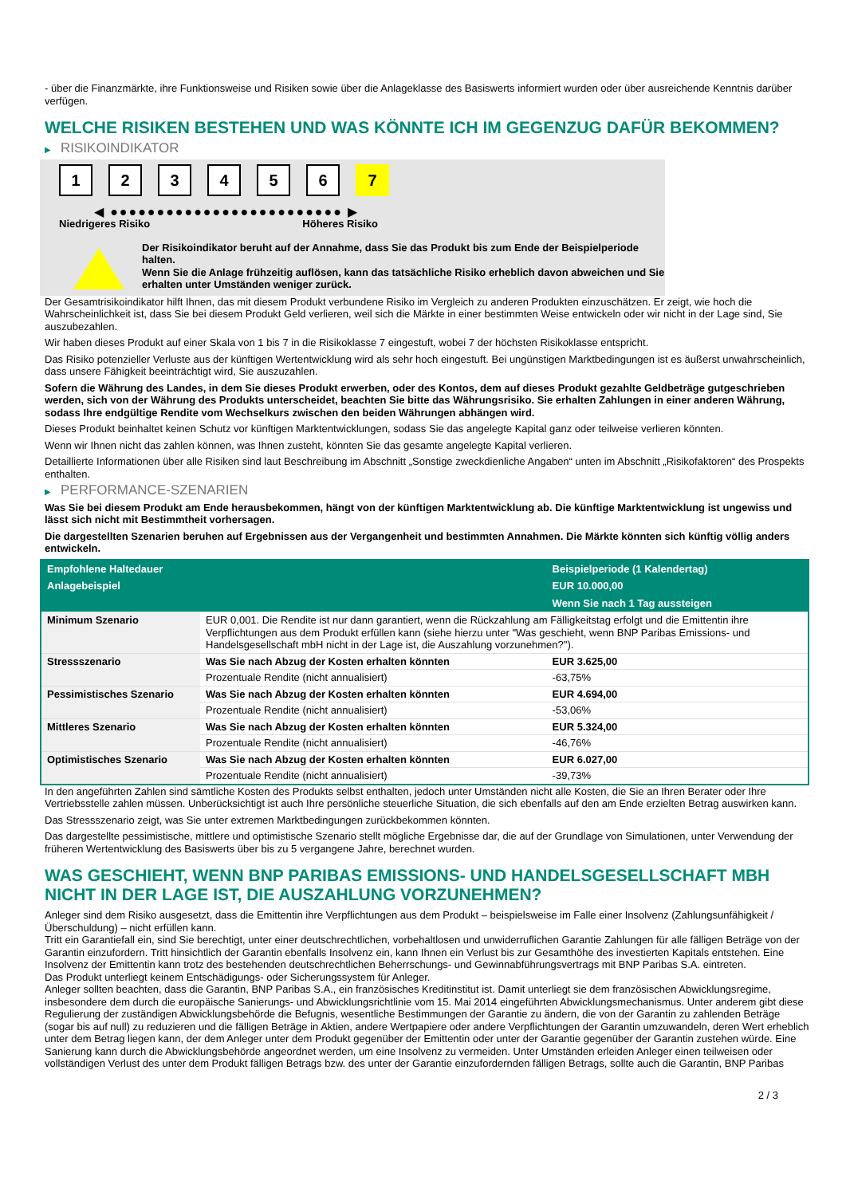- über die Finanzmärkte, ihre Funktionsweise und Risiken sowie über die Anlageklasse des Basiswerts informiert wurden oder über ausreichende Kenntnis darüber verfügen.
WELCHE RISIKEN BESTEHEN UND WAS KÖNNTE ICH IM GEGENZUG DAFÜR BEKOMMEN?
▶ RISIKOINDIKATOR
1 2 3 4 5 6 7
◀ ●●●●●●●●●●●●●●●●●●●●●●●●● ▶
Niedrigeres Risiko Höheres Risiko
Der Risikoindikator beruht auf der Annahme, dass Sie das Produkt bis zum Ende der Beispielperiode halten.
Wenn Sie die Anlage frühzeitig auflösen, kann das tatsächliche Risiko erheblich davon abweichen und Sie erhalten unter Umständen weniger zurück.
Der Gesamtrisikoindikator hilft Ihnen, das mit diesem Produkt verbundene Risiko im Vergleich zu anderen Produkten einzuschätzen. Er zeigt, wie hoch die Wahrscheinlichkeit ist, dass Sie bei diesem Produkt Geld verlieren, weil sich die Märkte in einer bestimmten Weise entwickeln oder wir nicht in der Lage sind, Sie auszubezahlen.
Wir haben dieses Produkt auf einer Skala von 1 bis 7 in die Risikoklasse 7 eingestuft, wobei 7 der höchsten Risikoklasse entspricht.
Das Risiko potenzieller Verluste aus der künftigen Wertentwicklung wird als sehr hoch eingestuft. Bei ungünstigen Marktbedingungen ist es äußerst unwahrscheinlich, dass unsere Fähigkeit beeinträchtigt wird, Sie auszuzahlen.
Sofern die Währung des Landes, in dem Sie dieses Produkt erwerben, oder des Kontos, dem auf dieses Produkt gezahlte Geldbeträge gutgeschrieben werden, sich von der Währung des Produkts unterscheidet, beachten Sie bitte das Währungsrisiko. Sie erhalten Zahlungen in einer anderen Währung, sodass Ihre endgültige Rendite vom Wechselkurs zwischen den beiden Währungen abhängen wird.
Dieses Produkt beinhaltet keinen Schutz vor künftigen Marktentwicklungen, sodass Sie das angelegte Kapital ganz oder teilweise verlieren könnten.
Wenn wir Ihnen nicht das zahlen können, was Ihnen zusteht, könnten Sie das gesamte angelegte Kapital verlieren.
Detaillierte Informationen über alle Risiken sind laut Beschreibung im Abschnitt „Sonstige zweckdienliche Angaben“ unten im Abschnitt „Risikofaktoren“ des Prospekts enthalten.
▶ PERFORMANCE-SZENARIEN
Was Sie bei diesem Produkt am Ende herausbekommen, hängt von der künftigen Marktentwicklung ab. Die künftige Marktentwicklung ist ungewiss und lässt sich nicht mit Bestimmtheit vorhersagen.
Die dargestellten Szenarien beruhen auf Ergebnissen aus der Vergangenheit und bestimmten Annahmen. Die Märkte könnten sich künftig völlig anders entwickeln.
| Empfohlene Haltedauer | | Beispielperiode (1 Kalendertag) |
| --- | --- | --- |
| Anlagebeispiel | | EUR 10.000,00 |
| | | Wenn Sie nach 1 Tag aussteigen |
| Minimum Szenario | EUR 0,001. Die Rendite ist nur dann garantiert, wenn die Rückzahlung am Fälligkeitstag erfolgt und die Emittentin ihre Verpflichtungen aus dem Produkt erfüllen kann (siehe hierzu unter "Was geschieht, wenn BNP Paribas Emissions- und Handelsgesellschaft mbH nicht in der Lage ist, die Auszahlung vorzunehmen?"). | |
| Stressszenario | Was Sie nach Abzug der Kosten erhalten könnten | EUR 3.625,00 |
| | Prozentuale Rendite (nicht annualisiert) | -63,75% |
| Pessimistisches Szenario | Was Sie nach Abzug der Kosten erhalten könnten | EUR 4.694,00 |
| | Prozentuale Rendite (nicht annualisiert) | -53,06% |
| Mittleres Szenario | Was Sie nach Abzug der Kosten erhalten könnten | EUR 5.324,00 |
| | Prozentuale Rendite (nicht annualisiert) | -46,76% |
| Optimistisches Szenario | Was Sie nach Abzug der Kosten erhalten könnten | EUR 6.027,00 |
| | Prozentuale Rendite (nicht annualisiert) | -39,73% |
In den angeführten Zahlen sind sämtliche Kosten des Produkts selbst enthalten, jedoch unter Umständen nicht alle Kosten, die Sie an Ihren Berater oder Ihre Vertriebsstelle zahlen müssen. Unberücksichtigt ist auch Ihre persönliche steuerliche Situation, die sich ebenfalls auf den am Ende erzielten Betrag auswirken kann.
Das Stressszenario zeigt, was Sie unter extremen Marktbedingungen zurückbekommen könnten.
Das dargestellte pessimistische, mittlere und optimistische Szenario stellt mögliche Ergebnisse dar, die auf der Grundlage von Simulationen, unter Verwendung der früheren Wertentwicklung des Basiswerts über bis zu 5 vergangene Jahre, berechnet wurden.
WAS GESCHIEHT, WENN BNP PARIBAS EMISSIONS- UND HANDELSGESELLSCHAFT MBH NICHT IN DER LAGE IST, DIE AUSZAHLUNG VORZUNEHMEN?
Anleger sind dem Risiko ausgesetzt, dass die Emittentin ihre Verpflichtungen aus dem Produkt – beispielsweise im Falle einer Insolvenz (Zahlungsunfähigkeit / Überschuldung) – nicht erfüllen kann.
Tritt ein Garantiefall ein, sind Sie berechtigt, unter einer deutschrechtlichen, vorbehaltlosen und unwiderruflichen Garantie Zahlungen für alle fälligen Beträge von der Garantin einzufordern. Tritt hinsichtlich der Garantin ebenfalls Insolvenz ein, kann Ihnen ein Verlust bis zur Gesamthöhe des investierten Kapitals entstehen. Eine Insolvenz der Emittentin kann trotz des bestehenden deutschrechtlichen Beherrschungs- und Gewinnabführungsvertrags mit BNP Paribas S.A. eintreten.
Das Produkt unterliegt keinem Entschädigungs- oder Sicherungssystem für Anleger.
Anleger sollten beachten, dass die Garantin, BNP Paribas S.A., ein französisches Kreditinstitut ist. Damit unterliegt sie dem französischen Abwicklungsregime, insbesondere dem durch die europäische Sanierungs- und Abwicklungsrichtlinie vom 15. Mai 2014 eingeführten Abwicklungsmechanismus. Unter anderem gibt diese Regulierung der zuständigen Abwicklungsbehörde die Befugnis, wesentliche Bestimmungen der Garantie zu ändern, die von der Garantin zu zahlenden Beträge (sogar bis auf null) zu reduzieren und die fälligen Beträge in Aktien, andere Wertpapiere oder andere Verpflichtungen der Garantin umzuwandeln, deren Wert erheblich unter dem Betrag liegen kann, der dem Anleger unter dem Produkt gegenüber der Emittentin oder unter der Garantie gegenüber der Garantin zustehen würde. Eine Sanierung kann durch die Abwicklungsbehörde angeordnet werden, um eine Insolvenz zu vermeiden. Unter Umständen erleiden Anleger einen teilweisen oder vollständigen Verlust des unter dem Produkt fälligen Betrags bzw. des unter der Garantie einzufordernden fälligen Betrags, sollte auch die Garantin, BNP Paribas
2 / 3